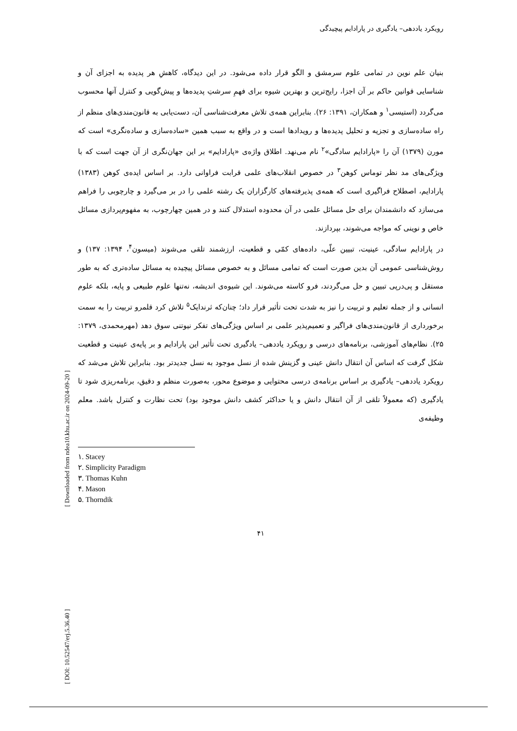رویکرد یاددهی– یادگیری در پارادایم پیچیدگی
بنیان علم نوین در تمامی علوم سرمشق و الگو قرار داده می‌شود. در این دیدگاه، کاهشِ هر پدیده به اجزای آن و شناسایی قوانین حاکم بر آن اجزا، رایج‌ترین و بهترین شیوه برای فهمِ سرشتِ پدیده‌ها و پیش‌گویی و کنترل آنها محسوب می‌گردد (استیسی<sup>۱</sup> و همکاران، ۱۳۹۱: ۲۶). بنابراین همه‌ی تلاش معرفت‌شناسی آن، دست‌یابی به قانون‌مندی‌های منظم از راه ساده‌سازی و تجزیه و تحلیل پدیده‌ها و رویدادها است و در واقع به سبب همین «ساده‌سازی و ساده‌نگری» است که مورن (۱۳۷۹) آن را «پارادایم سادگی»<sup>۲</sup> نام می‌نهد. اطلاق واژه‌ی «پارادایم» بر این جهان‌نگری از آن جهت است که با ویژگی‌های مد نظر توماس کوهن<sup>۳</sup> در خصوص انقلاب‌های علمی قرابت فراوانی دارد. بر اساس ایده‌ی کوهن (۱۳۸۳) پارادایم، اصطلاح فراگیری است که همه‌ی پذیرفته‌های کارگزاران یک رشته علمی را در بر می‌گیرد و چارچوبی را فراهم می‌سازد که دانشمندان برای حل مسائل علمی در آن محدوده استدلال کنند و در همین چهارچوب، به مفهوم‌پردازی مسائل خاص و نوینی که مواجه می‌شوند، بپردازند.
در پارادایم سادگی، عینیت، تبیین علّی، داده‌های کمّی و قطعیت، ارزشمند تلقی می‌شوند (میسون<sup>۴</sup>، ۱۳۹۴: ۱۳۷) و روش‌شناسی عمومی آن بدین صورت است که تمامی مسائل و به خصوص مسائل پیچیده به مسائل ساده‌تری که به طور مستقل و پی‌درپی تبیین و حل می‌گردند، فرو کاسته می‌شوند. این شیوه‌ی اندیشه، نه‌تنها علوم طبیعی و پایه، بلکه علوم انسانی و از جمله تعلیم و تربیت را نیز به شدت تحت تأثیر قرار داد؛ چنان‌که ثرندایک<sup>۵</sup> تلاش کرد قلمرو تربیت را به سمت برخورداری از قانون‌مندی‌های فراگیر و تعمیم‌پذیر علمی بر اساس ویژگی‌های تفکر نیوتنی سوق دهد (مهرمحمدی، ۱۳۷۹: ۲۵). نظام‌های آموزشی، برنامه‌های درسی و رویکرد یاددهی– یادگیری تحت تأثیر این پارادایم و بر پایه‌ی عینیت و قطعیت شکل گرفت که اساس آن انتقال دانش عینی و گزینش شده از نسل موجود به نسل جدیدتر بود. بنابراین تلاش می‌شد که رویکرد یاددهی– یادگیری بر اساس برنامه‌ی درسی محتوایی و موضوع محور، به‌صورت منظم و دقیق، برنامه‌ریزی شود تا یادگیری (که معمولاً تلقی از آن انتقال دانش و یا حداکثر کشف دانش موجود بود) تحت نظارت و کنترل باشد. معلم وظیفه‌ی
۱. Stacey
۲. Simplicity Paradigm
۳. Thomas Kuhn
۴. Mason
۵. Thorndik
۴۱
[ Downloaded from ndea10.khu.ac.ir on 2024-09-20 ]
[ DOI: 10.52547/erj.5.36.40 ]